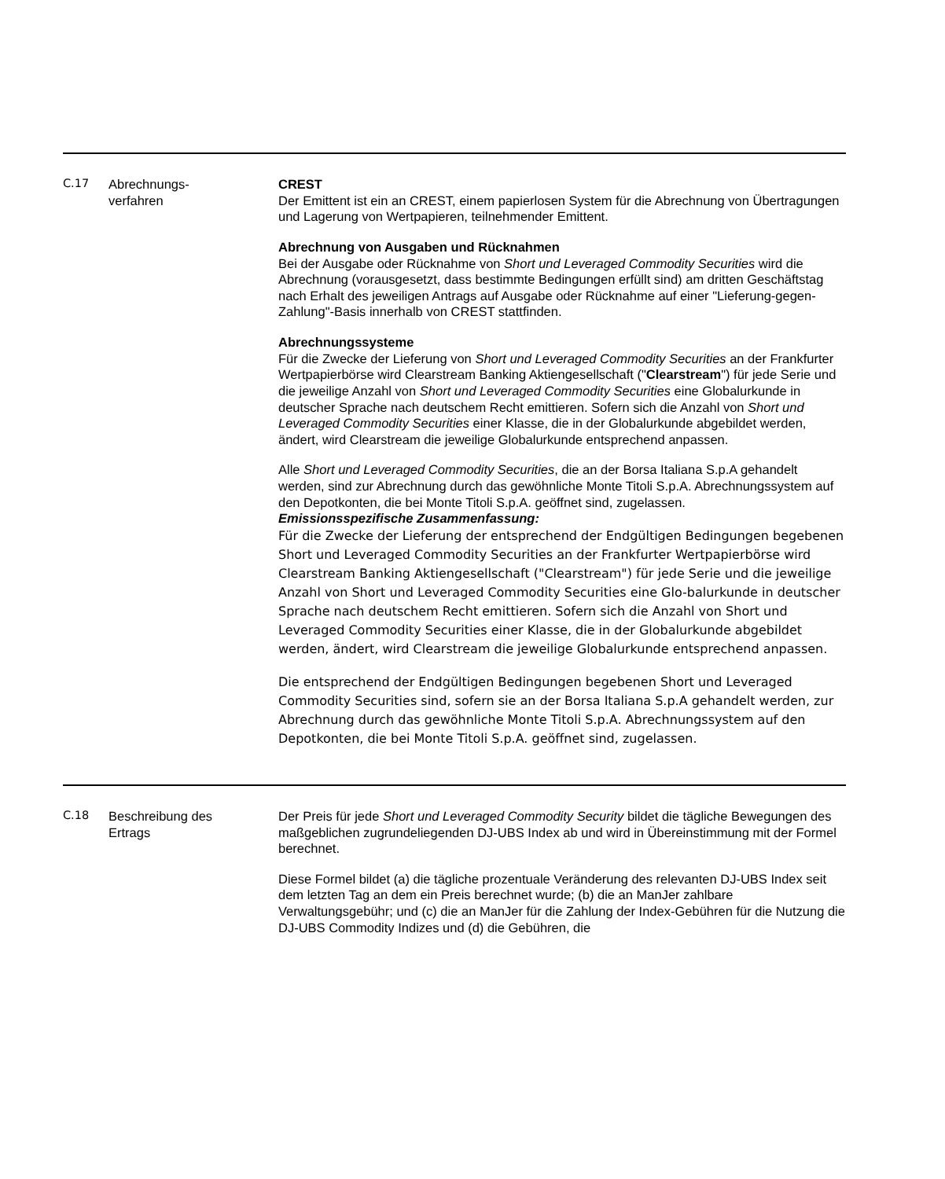| C.17 | Abrechnungs- verfahren | CREST Der Emittent ist ein an CREST, einem papierlosen System für die Abrechnung von Übertragungen und Lagerung von Wertpapieren, teilnehmender Emittent. Abrechnung von Ausgaben und Rücknahmen Bei der Ausgabe oder Rücknahme von Short und Leveraged Commodity Securities wird die Abrechnung (vorausgesetzt, dass bestimmte Bedingungen erfüllt sind) am dritten Geschäftstag nach Erhalt des jeweiligen Antrags auf Ausgabe oder Rücknahme auf einer "Lieferung-gegen-Zahlung"-Basis innerhalb von CREST stattfinden. Abrechnungssysteme Für die Zwecke der Lieferung von Short und Leveraged Commodity Securities an der Frankfurter Wertpapierbörse wird Clearstream Banking Aktiengesellschaft (" Clearstream ") für jede Serie und die jeweilige Anzahl von Short und Leveraged Commodity Securities eine Globalurkunde in deutscher Sprache nach deutschem Recht emittieren. Sofern sich die Anzahl von Short und Leveraged Commodity Securities einer Klasse, die in der Globalurkunde abgebildet werden, ändert, wird Clearstream die jeweilige Globalurkunde entsprechend anpassen. Alle Short und Leveraged Commodity Securities , die an der Borsa Italiana S.p.A gehandelt werden, sind zur Abrechnung durch das gewöhnliche Monte Titoli S.p.A. Abrechnungssystem auf den Depotkonten, die bei Monte Titoli S.p.A. geöffnet sind, zugelassen. Emissionsspezifische Zusammenfassung: Für die Zwecke der Lieferung der entsprechend der Endgültigen Bedingungen begebenen Short und Leveraged Commodity Securities an der Frankfurter Wertpapierbörse wird Clearstream Banking Aktiengesellschaft ("Clearstream") für jede Serie und die jeweilige Anzahl von Short und Leveraged Commodity Securities eine Glo-balurkunde in deutscher Sprache nach deutschem Recht emittieren. Sofern sich die Anzahl von Short und Leveraged Commodity Securities einer Klasse, die in der Globalurkunde abgebildet werden, ändert, wird Clearstream die jeweilige Globalurkunde entsprechend anpassen. Die entsprechend der Endgültigen Bedingungen begebenen Short und Leveraged Commodity Securities sind, sofern sie an der Borsa Italiana S.p.A gehandelt werden, zur Abrechnung durch das gewöhnliche Monte Titoli S.p.A. Abrechnungssystem auf den Depotkonten, die bei Monte Titoli S.p.A. geöffnet sind, zugelassen. |
| C.18 | Beschreibung des Ertrags | Der Preis für jede Short und Leveraged Commodity Security bildet die tägliche Bewegungen des maßgeblichen zugrundeliegenden DJ-UBS Index ab und wird in Übereinstimmung mit der Formel berechnet. Diese Formel bildet (a) die tägliche prozentuale Veränderung des relevanten DJ-UBS Index seit dem letzten Tag an dem ein Preis berechnet wurde; (b) die an ManJer zahlbare Verwaltungsgebühr; und (c) die an ManJer für die Zahlung der Index-Gebühren für die Nutzung die DJ-UBS Commodity Indizes und (d) die Gebühren, die |